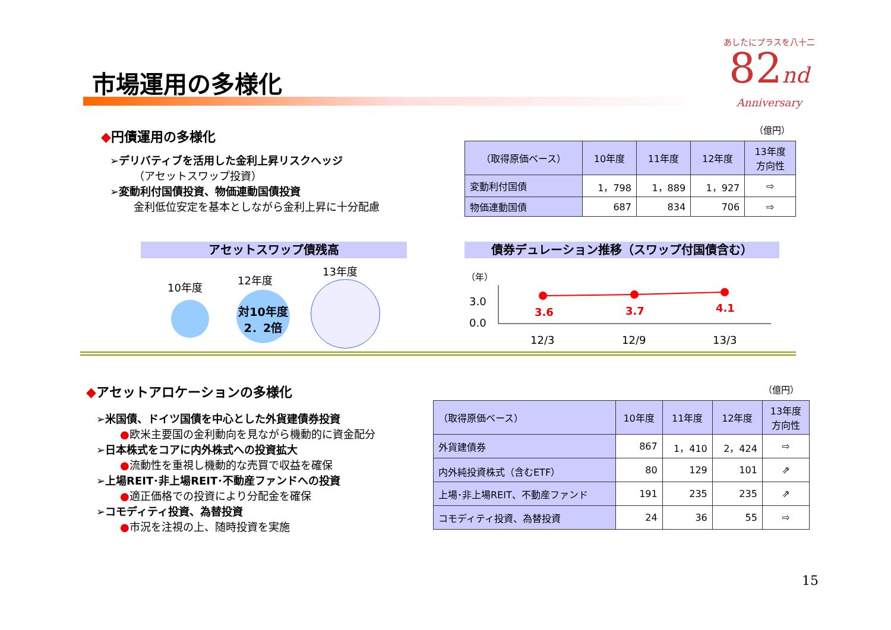あしたにプラスを八十二
82nd
Anniversary
市場運用の多様化
◆円債運用の多様化
➢デリバティブを活用した金利上昇リスクヘッジ
（アセットスワップ投資）
➢変動利付国債投資、物価連動国債投資
金利低位安定を基本としながら金利上昇に十分配慮
（億円）
| （取得原価ベース） | 10年度 | 11年度 | 12年度 | 13年度 方向性 |
| --- | --- | --- | --- | --- |
| 変動利付国債 | 1，798 | 1，889 | 1，927 | ⇨ |
| 物価連動国債 | 687 | 834 | 706 | ⇨ |
アセットスワップ債残高 債券デュレーション推移（スワップ付国債含む）
10年度
12年度
13年度
対10年度
2．2倍
（年）
3.0
0.0
3.6 3.7 4.1
12/3 12/9 13/3
◆アセットアロケーションの多様化
➢米国債、ドイツ国債を中心とした外貨建債券投資
●欧米主要国の金利動向を見ながら機動的に資金配分
➢日本株式をコアに内外株式への投資拡大
●流動性を重視し機動的な売買で収益を確保
➢上場REIT･非上場REIT･不動産ファンドへの投資
●適正価格での投資により分配金を確保
➢コモディティ投資、為替投資
●市況を注視の上、随時投資を実施
（億円）
| （取得原価ベース） | 10年度 | 11年度 | 12年度 | 13年度 方向性 |
| --- | --- | --- | --- | --- |
| 外貨建債券 | 867 | 1，410 | 2，424 | ⇨ |
| 内外純投資株式（含むETF） | 80 | 129 | 101 | ⇗ |
| 上場･非上場REIT、不動産ファンド | 191 | 235 | 235 | ⇗ |
| コモディティ投資、為替投資 | 24 | 36 | 55 | ⇨ |
15